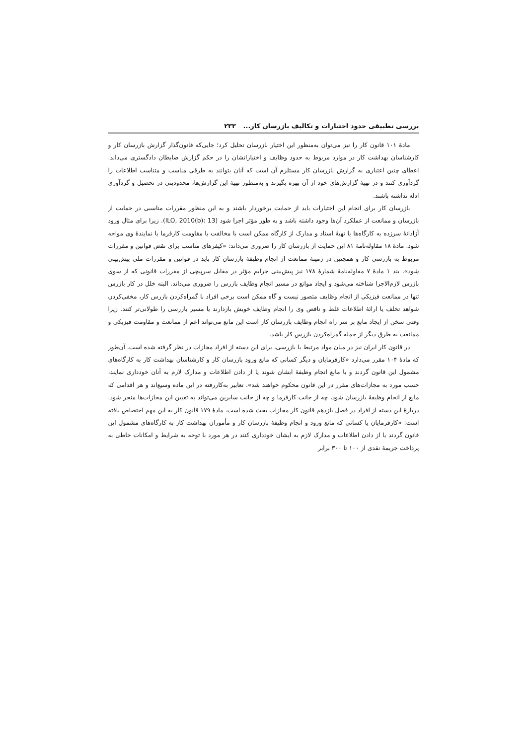بررسی تطبیقی حدود اختیارات و تکالیف بازرسان کار... ۲۳۳
مادهٔ ۱۰۱ قانون کار را نیز می‌توان به‌منظور این اختیار بازرسان تحلیل کرد؛ جایی‌که قانون‌گذار گزارش بازرسان کار و کارشناسان بهداشت کار در موارد مربوط به حدود وظایف و اختیاراتشان را در حکم گزارش ضابطان دادگستری می‌داند. اعطای چنین اعتباری به گزارش بازرسان کار مستلزم آن است که آنان بتوانند به طرقی مناسب و متناسب اطلاعات را گردآوری کنند و در تهیهٔ گزارش‌های خود از آن بهره بگیرند و به‌منظور تهیهٔ این گزارش‌ها، محدودیتی در تحصیل و گردآوری ادله نداشته باشند.
بازرسان کار برای انجام این اختیارات باید از حمایت برخوردار باشند و به این منظور مقررات مناسبی در حمایت از بازرسان و ممانعت از عملکرد آن‌ها وجود داشته باشد و به طور مؤثر اجرا شود (ILO, 2010(b): 13). زیرا برای مثال ورود آزادانهٔ سرزده به کارگاه‌ها یا تهیهٔ اسناد و مدارک از کارگاه ممکن است با مخالفت یا مقاومت کارفرما یا نمایندهٔ وی مواجه شود. مادهٔ ۱۸ مقاوله‌نامهٔ ۸۱ این حمایت از بازرسان کار را ضروری می‌داند: «کیفرهای مناسب برای نقض قوانین و مقررات مربوط به بازرسی کار و همچنین در زمینهٔ ممانعت از انجام وظیفهٔ بازرسان کار باید در قوانین و مقررات ملی پیش‌بینی شود». بند ۱ مادهٔ ۷ مقاوله‌نامهٔ شمارهٔ ۱۷۸ نیز پیش‌بینی جرایم مؤثر در مقابل سرپیچی از مقررات قانونی که از سوی بازرس لازم‌الاجرا شناخته می‌شود و ایجاد موانع در مسیر انجام وظایف بازرس را ضروری می‌داند. البته خلل در کار بازرس تنها در ممانعت فیزیکی از انجام وظایف متصور نیست و گاه ممکن است برخی افراد با گمراه‌کردن بازرس کار، مخفی‌کردن شواهد تخلف یا ارائهٔ اطلاعات غلط و ناقص وی را انجام وظایف خویش بازدارند یا مسیر بازرسی را طولانی‌تر کنند. زیرا وقتی سخن از ایجاد مانع بر سر راه انجام وظایف بازرسان کار است این مانع می‌تواند اعم از ممانعت و مقاومت فیزیکی و ممانعت به طرق دیگر از جمله گمراه‌کردن بازرس کار باشد.
در قانون کار ایران نیز در میان مواد مرتبط با بازرسی، برای این دسته از افراد مجازات در نظر گرفته شده است. آن‌طور که مادهٔ ۱۰۴ مقرر می‌دارد «کارفرمایان و دیگر کسانی که مانع ورود بازرسان کار و کارشناسان بهداشت کار به کارگاه‌های مشمول این قانون گردند و یا مانع انجام وظیفهٔ ایشان شوند یا از دادن اطلاعات و مدارک لازم به آنان خودداری نمایند، حسب مورد به مجازات‌های مقرر در این قانون محکوم خواهند شد». تعابیر به‌کاررفته در این ماده وسیع‌اند و هر اقدامی که مانع از انجام وظیفهٔ بازرسان شود، چه از جانب کارفرما و چه از جانب سایرین می‌تواند به تعیین این مجازات‌ها منجر شود. دربارهٔ این دسته از افراد در فصل یازدهم قانون کار مجازات بحث شده است. مادهٔ ۱۷۹ قانون کار به این مهم اختصاص یافته است: «کارفرمایان یا کسانی که مانع ورود و انجام وظیفهٔ بازرسان کار و مأموران بهداشت کار به کارگاه‌های مشمول این قانون گردند یا از دادن اطلاعات و مدارک لازم به ایشان خودداری کنند در هر مورد با توجه به شرایط و امکانات خاطی به پرداخت جریمهٔ نقدی از ۱۰۰ تا ۳۰۰ برابر